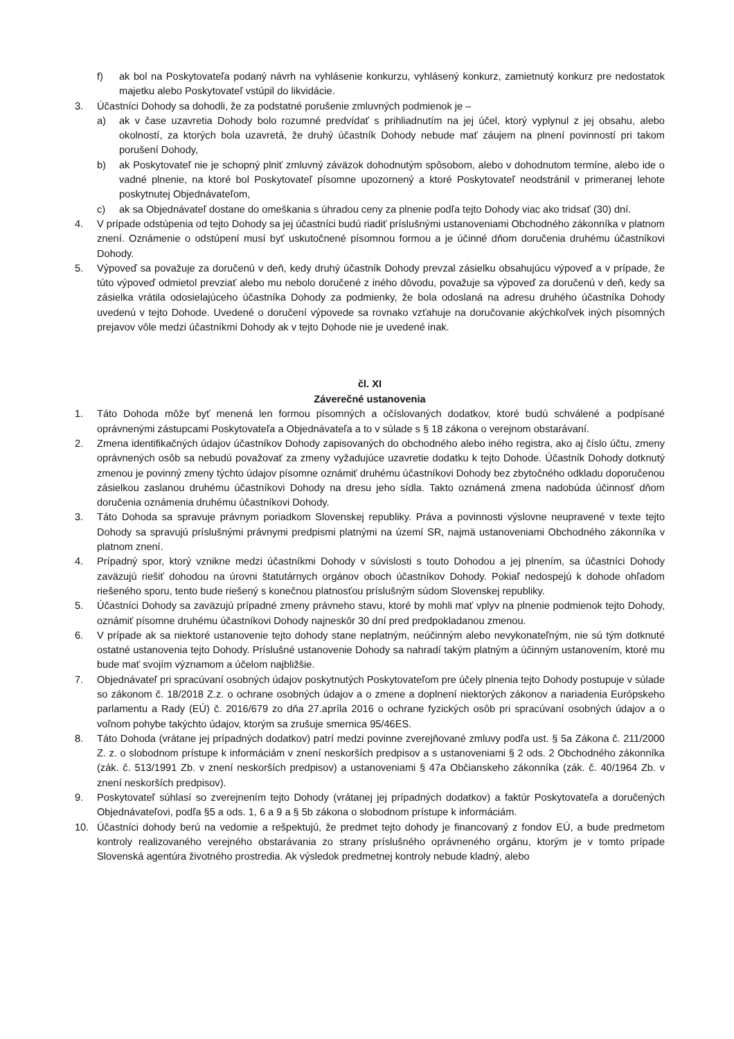f) ak bol na Poskytovateľa podaný návrh na vyhlásenie konkurzu, vyhlásený konkurz, zamietnutý konkurz pre nedostatok majetku alebo Poskytovateľ vstúpil do likvidácie.
3. Účastníci Dohody sa dohodli, že za podstatné porušenie zmluvných podmienok je –
a) ak v čase uzavretia Dohody bolo rozumné predvídať s prihliadnutím na jej účel, ktorý vyplynul z jej obsahu, alebo okolností, za ktorých bola uzavretá, že druhý účastník Dohody nebude mať záujem na plnení povinností pri takom porušení Dohody,
b) ak Poskytovateľ nie je schopný plniť zmluvný záväzok dohodnutým spôsobom, alebo v dohodnutom termíne, alebo ide o vadné plnenie, na ktoré bol Poskytovateľ písomne upozornený a ktoré Poskytovateľ neodstránil v primeranej lehote poskytnutej Objednávateľom,
c) ak sa Objednávateľ dostane do omeškania s úhradou ceny za plnenie podľa tejto Dohody viac ako tridsať (30) dní.
4. V prípade odstúpenia od tejto Dohody sa jej účastníci budú riadiť príslušnými ustanoveniami Obchodného zákonníka v platnom znení. Oznámenie o odstúpení musí byť uskutočnené písomnou formou a je účinné dňom doručenia druhému účastníkovi Dohody.
5. Výpoveď sa považuje za doručenú v deň, kedy druhý účastník Dohody prevzal zásielku obsahujúcu výpoveď a v prípade, že túto výpoveď odmietol prevziať alebo mu nebolo doručené z iného dôvodu, považuje sa výpoveď za doručenú v deň, kedy sa zásielka vrátila odosielajúceho účastníka Dohody za podmienky, že bola odoslaná na adresu druhého účastníka Dohody uvedenú v tejto Dohode. Uvedené o doručení výpovede sa rovnako vzťahuje na doručovanie akýchkoľvek iných písomných prejavov vôle medzi účastníkmi Dohody ak v tejto Dohode nie je uvedené inak.
čl. XI
Záverečné ustanovenia
1. Táto Dohoda môže byť menená len formou písomných a očíslovaných dodatkov, ktoré budú schválené a podpísané oprávnenými zástupcami Poskytovateľa a Objednávateľa a to v súlade s § 18 zákona o verejnom obstarávaní.
2. Zmena identifikačných údajov účastníkov Dohody zapisovaných do obchodného alebo iného registra, ako aj číslo účtu, zmeny oprávnených osôb sa nebudú považovať za zmeny vyžadujúce uzavretie dodatku k tejto Dohode. Účastník Dohody dotknutý zmenou je povinný zmeny týchto údajov písomne oznámiť druhému účastníkovi Dohody bez zbytočného odkladu doporučenou zásielkou zaslanou druhému účastníkovi Dohody na dresu jeho sídla. Takto oznámená zmena nadobúda účinnosť dňom doručenia oznámenia druhému účastníkovi Dohody.
3. Táto Dohoda sa spravuje právnym poriadkom Slovenskej republiky. Práva a povinnosti výslovne neupravené v texte tejto Dohody sa spravujú príslušnými právnymi predpismi platnými na území SR, najmä ustanoveniami Obchodného zákonníka v platnom znení.
4. Prípadný spor, ktorý vznikne medzi účastníkmi Dohody v súvislosti s touto Dohodou a jej plnením, sa účastníci Dohody zaväzujú riešiť dohodou na úrovni štatutárnych orgánov oboch účastníkov Dohody. Pokiaľ nedospejú k dohode ohľadom riešeného sporu, tento bude riešený s konečnou platnosťou príslušným súdom Slovenskej republiky.
5. Účastníci Dohody sa zaväzujú prípadné zmeny právneho stavu, ktoré by mohli mať vplyv na plnenie podmienok tejto Dohody, oznámiť písomne druhému účastníkovi Dohody najneskôr 30 dní pred predpokladanou zmenou.
6. V prípade ak sa niektoré ustanovenie tejto dohody stane neplatným, neúčinným alebo nevykonateľným, nie sú tým dotknuté ostatné ustanovenia tejto Dohody. Príslušné ustanovenie Dohody sa nahradí takým platným a účinným ustanovením, ktoré mu bude mať svojím významom a účelom najbližšie.
7. Objednávateľ pri spracúvaní osobných údajov poskytnutých Poskytovateľom pre účely plnenia tejto Dohody postupuje v súlade so zákonom č. 18/2018 Z.z. o ochrane osobných údajov a o zmene a doplnení niektorých zákonov a nariadenia Európskeho parlamentu a Rady (EÚ) č. 2016/679 zo dňa 27.apríla 2016 o ochrane fyzických osôb pri spracúvaní osobných údajov a o voľnom pohybe takýchto údajov, ktorým sa zrušuje smernica 95/46ES.
8. Táto Dohoda (vrátane jej prípadných dodatkov) patrí medzi povinne zverejňované zmluvy podľa ust. § 5a Zákona č. 211/2000 Z. z. o slobodnom prístupe k informáciám v znení neskorších predpisov a s ustanoveniami § 2 ods. 2 Obchodného zákonníka (zák. č. 513/1991 Zb. v znení neskorších predpisov) a ustanoveniami § 47a Občianskeho zákonníka (zák. č. 40/1964 Zb. v znení neskorších predpisov).
9. Poskytovateľ súhlasí so zverejnením tejto Dohody (vrátanej jej prípadných dodatkov) a faktúr Poskytovateľa a doručených Objednávateľovi, podľa §5 a ods. 1, 6 a 9 a § 5b zákona o slobodnom prístupe k informáciám.
10. Účastníci dohody berú na vedomie a rešpektujú, že predmet tejto dohody je financovaný z fondov EÚ, a bude predmetom kontroly realizovaného verejného obstarávania zo strany príslušného oprávneného orgánu, ktorým je v tomto prípade Slovenská agentúra životného prostredia. Ak výsledok predmetnej kontroly nebude kladný, alebo